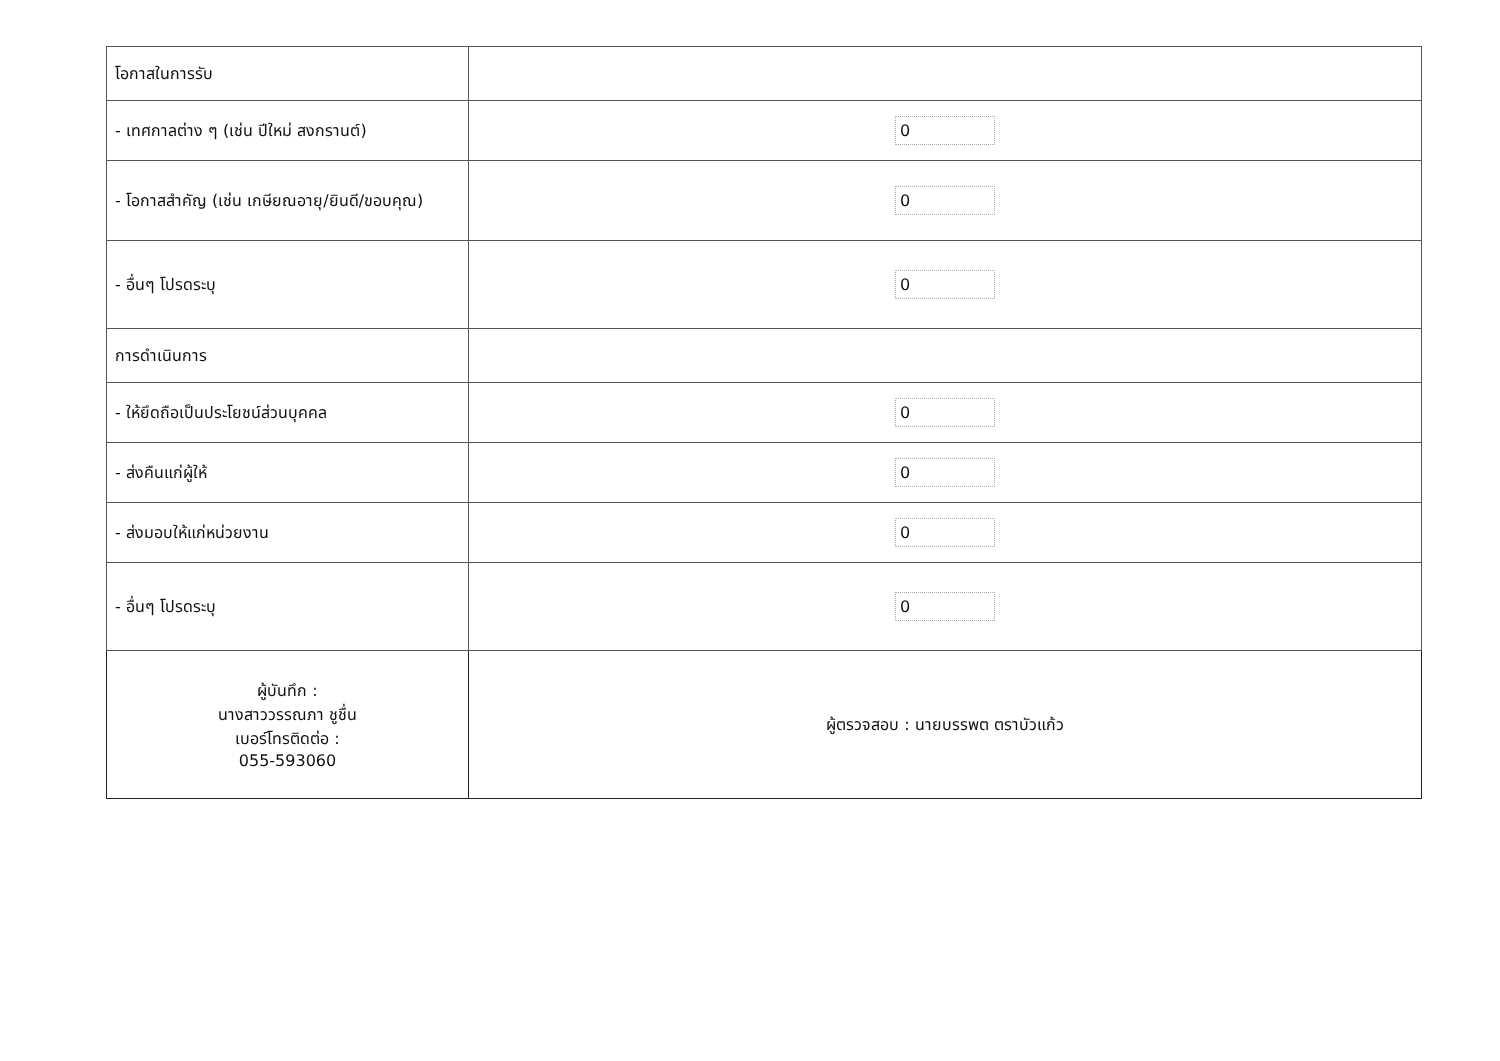| โอกาสในการรับ | |
| - เทศกาลต่าง ๆ (เช่น ปีใหม่ สงกรานต์) | 0 |
| - โอกาสสำคัญ (เช่น เกษียณอายุ/ยินดี/ขอบคุณ) | 0 |
| - อื่นๆ โปรดระบุ | 0 |
| การดำเนินการ | |
| - ให้ยึดถือเป็นประโยชน์ส่วนบุคคล | 0 |
| - ส่งคืนแก่ผู้ให้ | 0 |
| - ส่งมอบให้แก่หน่วยงาน | 0 |
| - อื่นๆ โปรดระบุ | 0 |
| ผู้บันทึก : นางสาววรรณภา ชูชื่น เบอร์โทรติดต่อ : 055-593060 | ผู้ตรวจสอบ : นายบรรพต ตราบัวแก้ว |